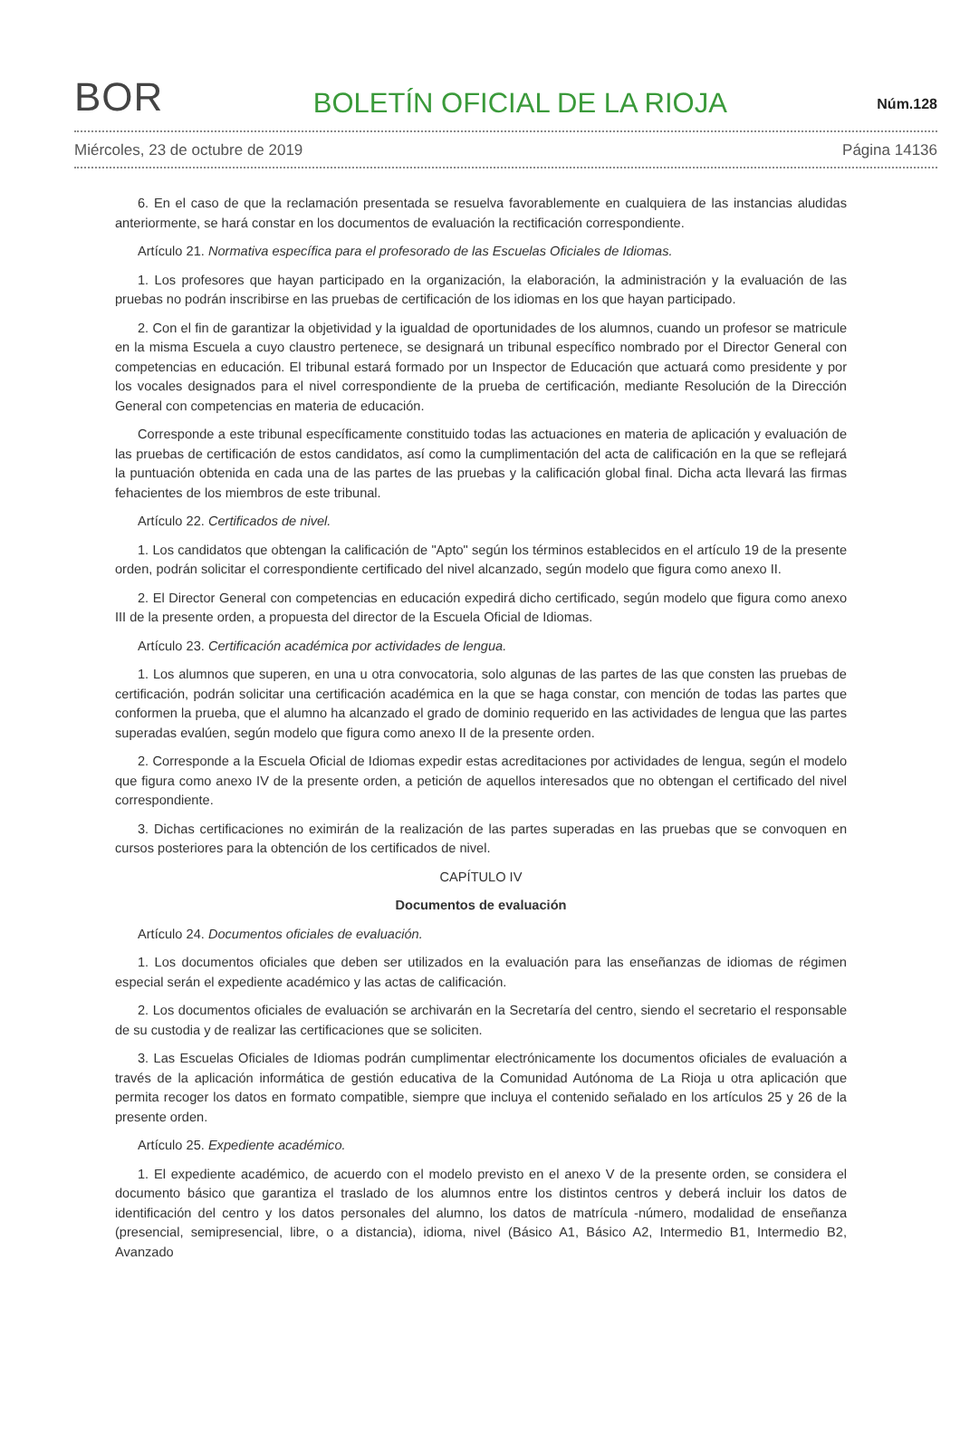BOR
BOLETÍN OFICIAL DE LA RIOJA
Núm.128
Miércoles, 23 de octubre de 2019 Página 14136
6. En el caso de que la reclamación presentada se resuelva favorablemente en cualquiera de las instancias aludidas anteriormente, se hará constar en los documentos de evaluación la rectificación correspondiente.
Artículo 21. Normativa específica para el profesorado de las Escuelas Oficiales de Idiomas.
1. Los profesores que hayan participado en la organización, la elaboración, la administración y la evaluación de las pruebas no podrán inscribirse en las pruebas de certificación de los idiomas en los que hayan participado.
2. Con el fin de garantizar la objetividad y la igualdad de oportunidades de los alumnos, cuando un profesor se matricule en la misma Escuela a cuyo claustro pertenece, se designará un tribunal específico nombrado por el Director General con competencias en educación. El tribunal estará formado por un Inspector de Educación que actuará como presidente y por los vocales designados para el nivel correspondiente de la prueba de certificación, mediante Resolución de la Dirección General con competencias en materia de educación.
Corresponde a este tribunal específicamente constituido todas las actuaciones en materia de aplicación y evaluación de las pruebas de certificación de estos candidatos, así como la cumplimentación del acta de calificación en la que se reflejará la puntuación obtenida en cada una de las partes de las pruebas y la calificación global final. Dicha acta llevará las firmas fehacientes de los miembros de este tribunal.
Artículo 22. Certificados de nivel.
1. Los candidatos que obtengan la calificación de "Apto" según los términos establecidos en el artículo 19 de la presente orden, podrán solicitar el correspondiente certificado del nivel alcanzado, según modelo que figura como anexo II.
2. El Director General con competencias en educación expedirá dicho certificado, según modelo que figura como anexo III de la presente orden, a propuesta del director de la Escuela Oficial de Idiomas.
Artículo 23. Certificación académica por actividades de lengua.
1. Los alumnos que superen, en una u otra convocatoria, solo algunas de las partes de las que consten las pruebas de certificación, podrán solicitar una certificación académica en la que se haga constar, con mención de todas las partes que conformen la prueba, que el alumno ha alcanzado el grado de dominio requerido en las actividades de lengua que las partes superadas evalúen, según modelo que figura como anexo II de la presente orden.
2. Corresponde a la Escuela Oficial de Idiomas expedir estas acreditaciones por actividades de lengua, según el modelo que figura como anexo IV de la presente orden, a petición de aquellos interesados que no obtengan el certificado del nivel correspondiente.
3. Dichas certificaciones no eximirán de la realización de las partes superadas en las pruebas que se convoquen en cursos posteriores para la obtención de los certificados de nivel.
CAPÍTULO IV
Documentos de evaluación
Artículo 24. Documentos oficiales de evaluación.
1. Los documentos oficiales que deben ser utilizados en la evaluación para las enseñanzas de idiomas de régimen especial serán el expediente académico y las actas de calificación.
2. Los documentos oficiales de evaluación se archivarán en la Secretaría del centro, siendo el secretario el responsable de su custodia y de realizar las certificaciones que se soliciten.
3. Las Escuelas Oficiales de Idiomas podrán cumplimentar electrónicamente los documentos oficiales de evaluación a través de la aplicación informática de gestión educativa de la Comunidad Autónoma de La Rioja u otra aplicación que permita recoger los datos en formato compatible, siempre que incluya el contenido señalado en los artículos 25 y 26 de la presente orden.
Artículo 25. Expediente académico.
1. El expediente académico, de acuerdo con el modelo previsto en el anexo V de la presente orden, se considera el documento básico que garantiza el traslado de los alumnos entre los distintos centros y deberá incluir los datos de identificación del centro y los datos personales del alumno, los datos de matrícula -número, modalidad de enseñanza (presencial, semipresencial, libre, o a distancia), idioma, nivel (Básico A1, Básico A2, Intermedio B1, Intermedio B2, Avanzado